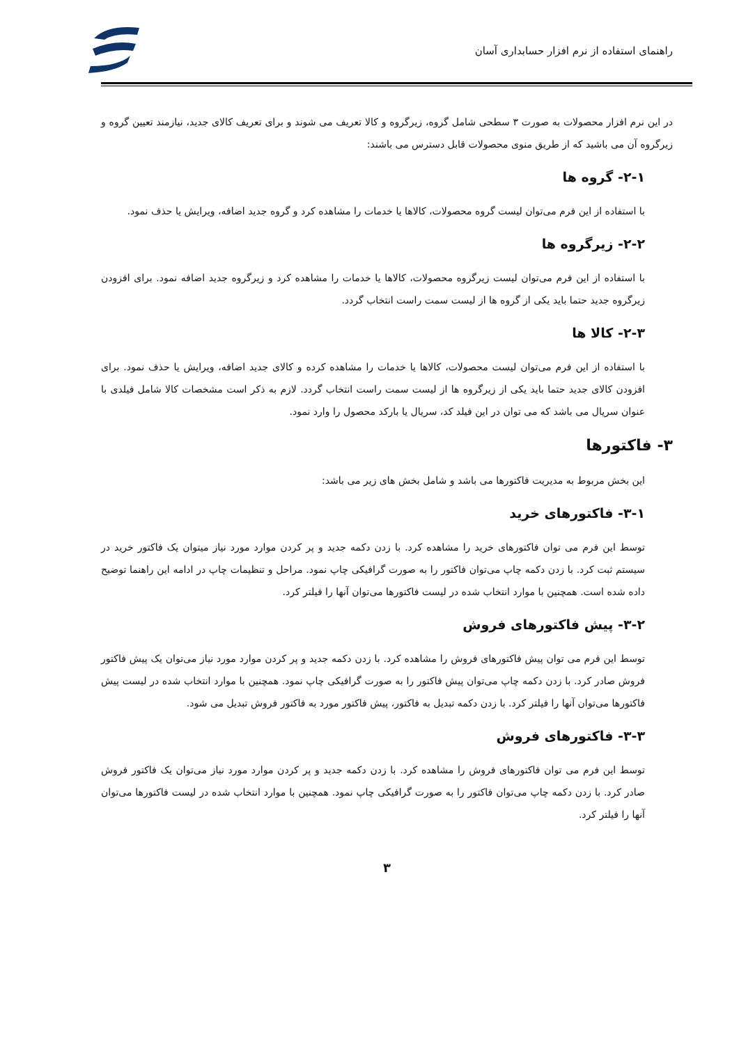راهنمای استفاده از نرم افزار حسابداری آسان
در این نرم افزار محصولات به صورت ۳ سطحی شامل گروه، زیرگروه و کالا تعریف می شوند و برای تعریف کالای جدید، نیازمند تعیین گروه و زیرگروه آن می باشید که از طریق منوی محصولات قابل دسترس می باشند:
۲-۱- گروه ها
با استفاده از این فرم می‌توان لیست گروه محصولات، کالاها یا خدمات را مشاهده کرد و گروه جدید اضافه، ویرایش یا حذف نمود.
۲-۲- زیرگروه ها
با استفاده از این فرم می‌توان لیست زیرگروه محصولات، کالاها یا خدمات را مشاهده کرد و زیرگروه جدید اضافه نمود. برای افزودن زیرگروه جدید حتما باید یکی از گروه ها از لیست سمت راست انتخاب گردد.
۲-۳- کالا ها
با استفاده از این فرم می‌توان لیست محصولات، کالاها یا خدمات را مشاهده کرده و کالای جدید اضافه، ویرایش یا حذف نمود. برای افزودن کالای جدید حتما باید یکی از زیرگروه ها از لیست سمت راست انتخاب گردد. لازم به ذکر است مشخصات کالا شامل فیلدی با عنوان سریال می باشد که می توان در این فیلد کد، سریال یا بارکد محصول را وارد نمود.
۳- فاکتورها
این بخش مربوط به مدیریت فاکتورها می باشد و شامل بخش های زیر می باشد:
۳-۱- فاکتورهای خرید
توسط این فرم می توان فاکتورهای خرید را مشاهده کرد. با زدن دکمه جدید و پر کردن موارد مورد نیاز میتوان یک فاکتور خرید در سیستم ثبت کرد. با زدن دکمه چاپ می‌توان فاکتور را به صورت گرافیکی چاپ نمود. مراحل و تنظیمات چاپ در ادامه این راهنما توضیح داده شده است. همچنین با موارد انتخاب شده در لیست فاکتورها می‌توان آنها را فیلتر کرد.
۳-۲- پیش فاکتورهای فروش
توسط این فرم می توان پیش فاکتورهای فروش را مشاهده کرد. با زدن دکمه جدید و پر کردن موارد مورد نیاز می‌توان یک پیش فاکتور فروش صادر کرد. با زدن دکمه چاپ می‌توان پیش فاکتور را به صورت گرافیکی چاپ نمود. همچنین با موارد انتخاب شده در لیست پیش فاکتورها می‌توان آنها را فیلتر کرد. با زدن دکمه تبدیل به فاکتور، پیش فاکتور مورد به فاکتور فروش تبدیل می شود.
۳-۳- فاکتورهای فروش
توسط این فرم می توان فاکتورهای فروش را مشاهده کرد. با زدن دکمه جدید و پر کردن موارد مورد نیاز می‌توان یک فاکتور فروش صادر کرد. با زدن دکمه چاپ می‌توان فاکتور را به صورت گرافیکی چاپ نمود. همچنین با موارد انتخاب شده در لیست فاکتورها می‌توان آنها را فیلتر کرد.
۳